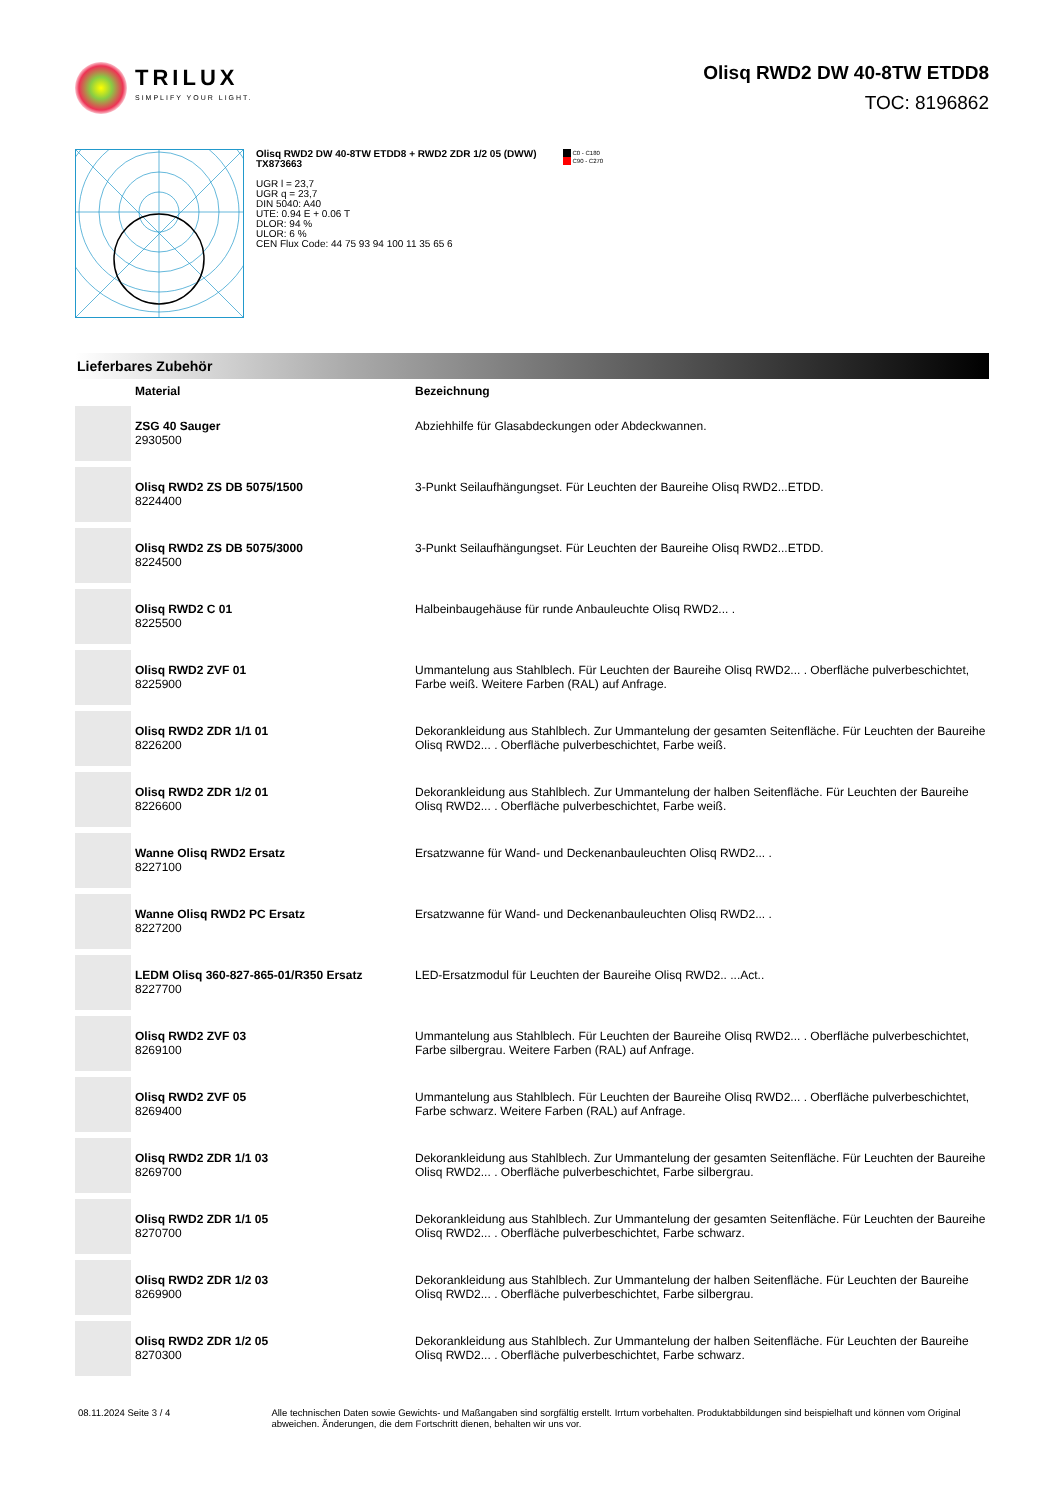TRILUX
SIMPLIFY YOUR LIGHT.
Olisq RWD2 DW 40-8TW ETDD8
TOC: 8196862
Olisq RWD2 DW 40-8TW ETDD8 + RWD2 ZDR 1/2 05 (DWW)
TX873663
UGR l = 23,7
UGR q = 23,7
DIN 5040: A40
UTE: 0.94 E + 0.06 T
DLOR: 94 %
ULOR: 6 %
CEN Flux Code: 44 75 93 94 100 11 35 65 6
C0 - C180
C90 - C270
Lieferbares Zubehör
| | Material | Bezeichnung |
| --- | --- | --- |
| | ZSG 40 Sauger 2930500 | Abziehhilfe für Glasabdeckungen oder Abdeckwannen. |
| | Olisq RWD2 ZS DB 5075/1500 8224400 | 3-Punkt Seilaufhängungset. Für Leuchten der Baureihe Olisq RWD2...ETDD. |
| | Olisq RWD2 ZS DB 5075/3000 8224500 | 3-Punkt Seilaufhängungset. Für Leuchten der Baureihe Olisq RWD2...ETDD. |
| | Olisq RWD2 C 01 8225500 | Halbeinbaugehäuse für runde Anbauleuchte Olisq RWD2... . |
| | Olisq RWD2 ZVF 01 8225900 | Ummantelung aus Stahlblech. Für Leuchten der Baureihe Olisq RWD2... . Oberfläche pulverbeschichtet, Farbe weiß. Weitere Farben (RAL) auf Anfrage. |
| | Olisq RWD2 ZDR 1/1 01 8226200 | Dekorankleidung aus Stahlblech. Zur Ummantelung der gesamten Seitenfläche. Für Leuchten der Baureihe Olisq RWD2... . Oberfläche pulverbeschichtet, Farbe weiß. |
| | Olisq RWD2 ZDR 1/2 01 8226600 | Dekorankleidung aus Stahlblech. Zur Ummantelung der halben Seitenfläche. Für Leuchten der Baureihe Olisq RWD2... . Oberfläche pulverbeschichtet, Farbe weiß. |
| | Wanne Olisq RWD2 Ersatz 8227100 | Ersatzwanne für Wand- und Deckenanbauleuchten Olisq RWD2... . |
| | Wanne Olisq RWD2 PC Ersatz 8227200 | Ersatzwanne für Wand- und Deckenanbauleuchten Olisq RWD2... . |
| | LEDM Olisq 360-827-865-01/R350 Ersatz 8227700 | LED-Ersatzmodul für Leuchten der Baureihe Olisq RWD2.. ...Act.. |
| | Olisq RWD2 ZVF 03 8269100 | Ummantelung aus Stahlblech. Für Leuchten der Baureihe Olisq RWD2... . Oberfläche pulverbeschichtet, Farbe silbergrau. Weitere Farben (RAL) auf Anfrage. |
| | Olisq RWD2 ZVF 05 8269400 | Ummantelung aus Stahlblech. Für Leuchten der Baureihe Olisq RWD2... . Oberfläche pulverbeschichtet, Farbe schwarz. Weitere Farben (RAL) auf Anfrage. |
| | Olisq RWD2 ZDR 1/1 03 8269700 | Dekorankleidung aus Stahlblech. Zur Ummantelung der gesamten Seitenfläche. Für Leuchten der Baureihe Olisq RWD2... . Oberfläche pulverbeschichtet, Farbe silbergrau. |
| | Olisq RWD2 ZDR 1/1 05 8270700 | Dekorankleidung aus Stahlblech. Zur Ummantelung der gesamten Seitenfläche. Für Leuchten der Baureihe Olisq RWD2... . Oberfläche pulverbeschichtet, Farbe schwarz. |
| | Olisq RWD2 ZDR 1/2 03 8269900 | Dekorankleidung aus Stahlblech. Zur Ummantelung der halben Seitenfläche. Für Leuchten der Baureihe Olisq RWD2... . Oberfläche pulverbeschichtet, Farbe silbergrau. |
| | Olisq RWD2 ZDR 1/2 05 8270300 | Dekorankleidung aus Stahlblech. Zur Ummantelung der halben Seitenfläche. Für Leuchten der Baureihe Olisq RWD2... . Oberfläche pulverbeschichtet, Farbe schwarz. |
08.11.2024 Seite 3 / 4 Alle technischen Daten sowie Gewichts- und Maßangaben sind sorgfältig erstellt. Irrtum vorbehalten. Produktabbildungen sind beispielhaft und können vom Original abweichen. Änderungen, die dem Fortschritt dienen, behalten wir uns vor.